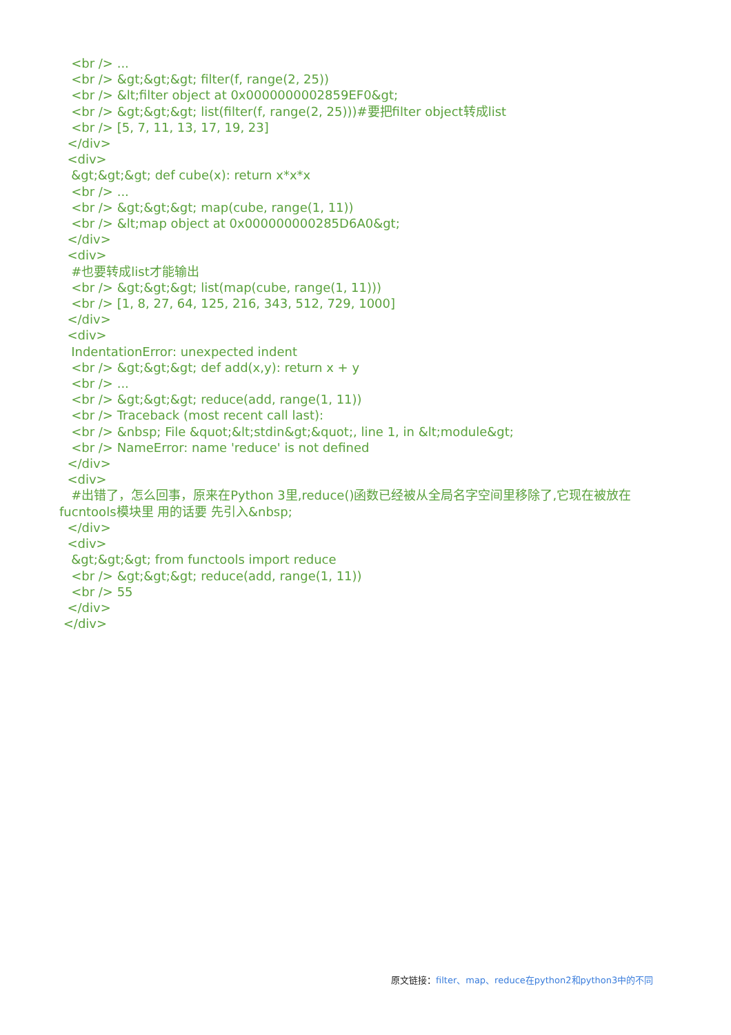<br /> ... <br /> &gt;&gt;&gt; filter(f, range(2, 25)) <br /> &lt;filter object at 0x0000000002859EF0&gt; <br /> &gt;&gt;&gt; list(filter(f, range(2, 25)))#要把filter object转成list <br /> [5, 7, 11, 13, 17, 19, 23] </div> <div> &gt;&gt;&gt; def cube(x): return x*x*x <br /> ... <br /> &gt;&gt;&gt; map(cube, range(1, 11)) <br /> &lt;map object at 0x000000000285D6A0&gt; </div> <div> #也要转成list才能输出 <br /> &gt;&gt;&gt; list(map(cube, range(1, 11))) <br /> [1, 8, 27, 64, 125, 216, 343, 512, 729, 1000] </div> <div> IndentationError: unexpected indent <br /> &gt;&gt;&gt; def add(x,y): return x + y <br /> ... <br /> &gt;&gt;&gt; reduce(add, range(1, 11)) <br /> Traceback (most recent call last): <br /> &nbsp; File &quot;&lt;stdin&gt;&quot;, line 1, in &lt;module&gt; <br /> NameError: name 'reduce' is not defined </div> <div> #出错了，怎么回事，原来在Python 3里,reduce()函数已经被从全局名字空间里移除了,它现在被放在fucntools模块里 用的话要 先引入&nbsp; </div> <div> &gt;&gt;&gt; from functools import reduce <br /> &gt;&gt;&gt; reduce(add, range(1, 11)) <br /> 55 </div> </div>
原文链接：filter、map、reduce在python2和python3中的不同